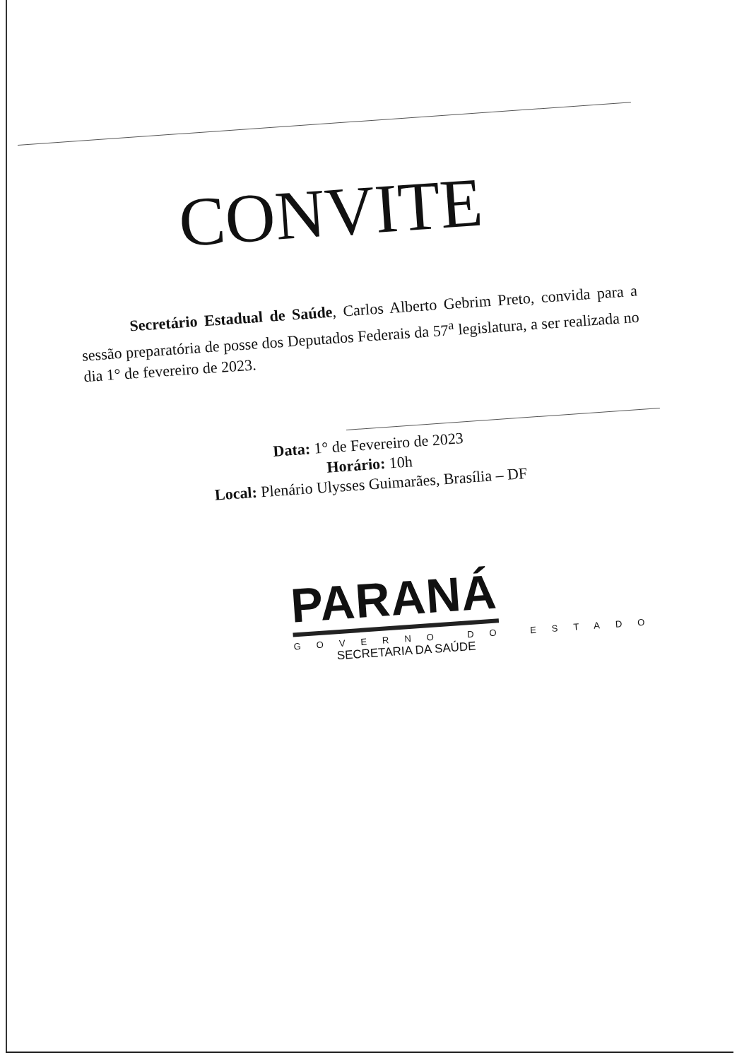CONVITE
Secretário Estadual de Saúde, Carlos Alberto Gebrim Preto, convida para a sessão preparatória de posse dos Deputados Federais da 57<sup>a</sup> legislatura, a ser realizada no dia 1° de fevereiro de 2023.
Data: 1° de Fevereiro de 2023
Horário: 10h
Local: Plenário Ulysses Guimarães, Brasília – DF
PARANÁ
GOVERNO DO ESTADO
SECRETARIA DA SAÚDE